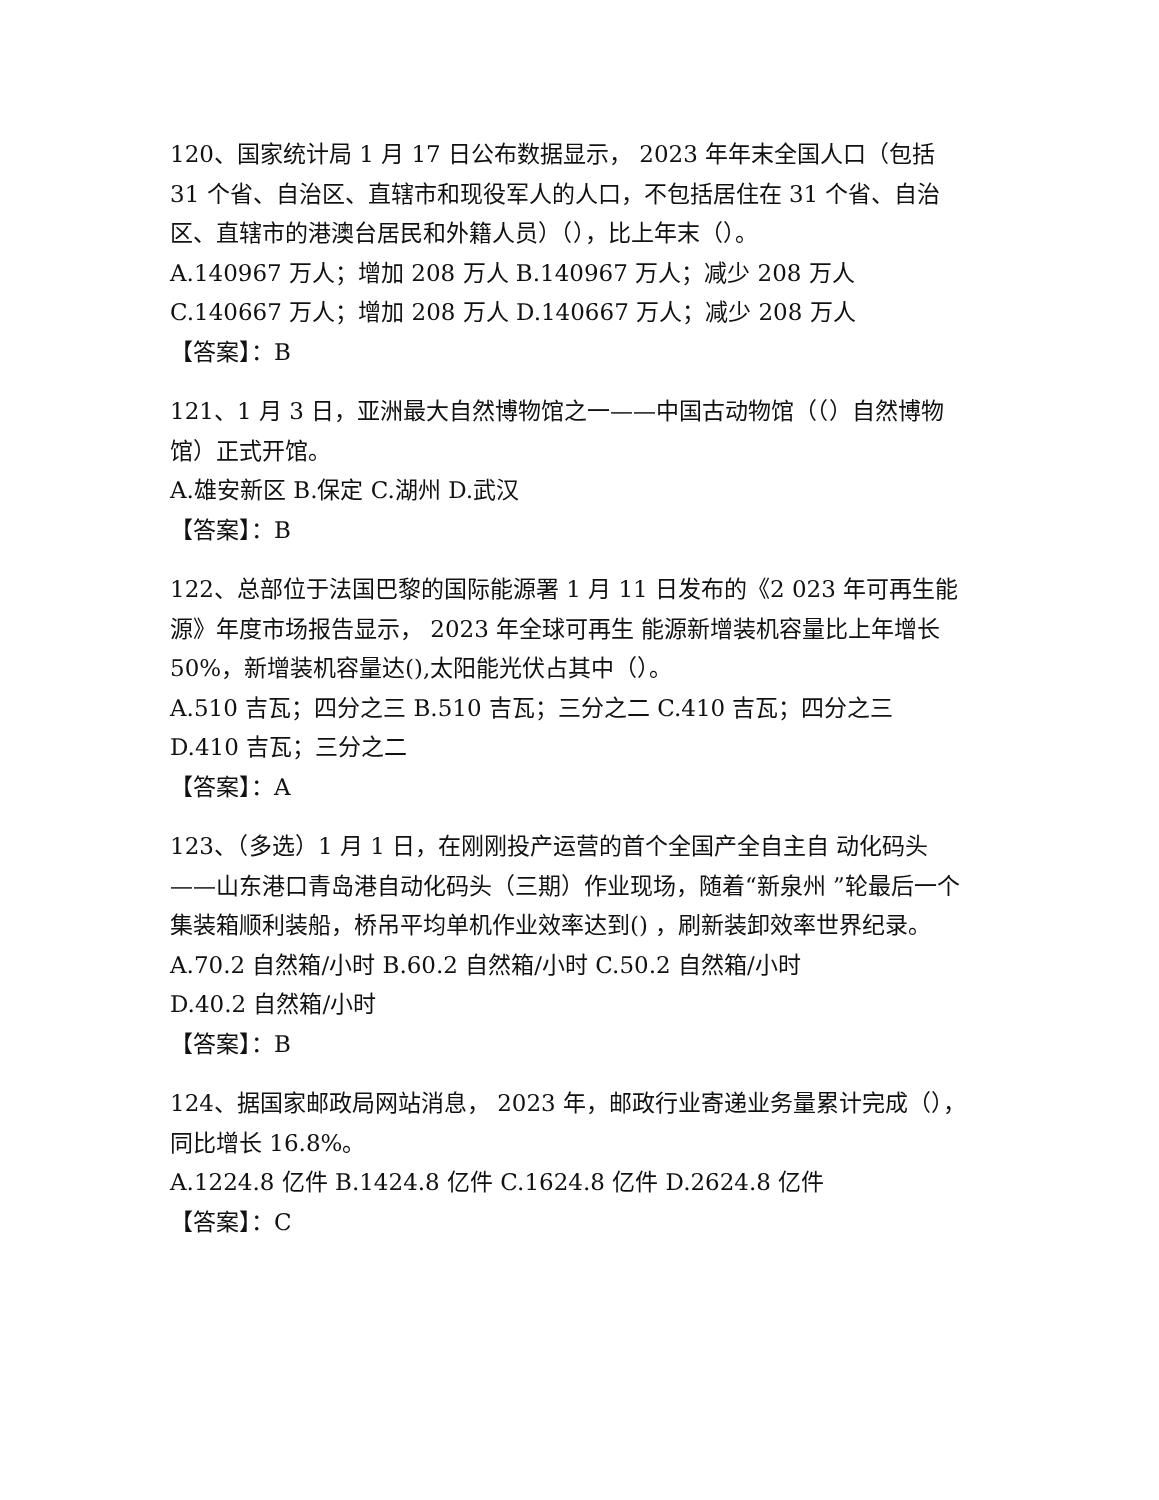120、国家统计局 1 月 17 日公布数据显示， 2023 年年末全国人口（包括 31 个省、自治区、直辖市和现役军人的人口，不包括居住在 31 个省、自治区、直辖市的港澳台居民和外籍人员）（），比上年末（）。
A.140967 万人；增加 208 万人 B.140967 万人；减少 208 万人
C.140667 万人；增加 208 万人 D.140667 万人；减少 208 万人
【答案】：B
121、1 月 3 日，亚洲最大自然博物馆之一——中国古动物馆（（）自然博物馆）正式开馆。
A.雄安新区 B.保定 C.湖州 D.武汉
【答案】：B
122、总部位于法国巴黎的国际能源署 1 月 11 日发布的《2 023 年可再生能源》年度市场报告显示， 2023 年全球可再生 能源新增装机容量比上年增长 50%，新增装机容量达(),太阳能光伏占其中（）。
A.510 吉瓦；四分之三 B.510 吉瓦；三分之二 C.410 吉瓦；四分之三 D.410 吉瓦；三分之二
【答案】：A
123、（多选）1 月 1 日，在刚刚投产运营的首个全国产全自主自 动化码头——山东港口青岛港自动化码头（三期）作业现场，随着“新泉州 ”轮最后一个集装箱顺利装船，桥吊平均单机作业效率达到() ，刷新装卸效率世界纪录。
A.70.2 自然箱/小时 B.60.2 自然箱/小时 C.50.2 自然箱/小时
D.40.2 自然箱/小时
【答案】：B
124、据国家邮政局网站消息， 2023 年，邮政行业寄递业务量累计完成（），同比增长 16.8%。
A.1224.8 亿件 B.1424.8 亿件 C.1624.8 亿件 D.2624.8 亿件
【答案】：C